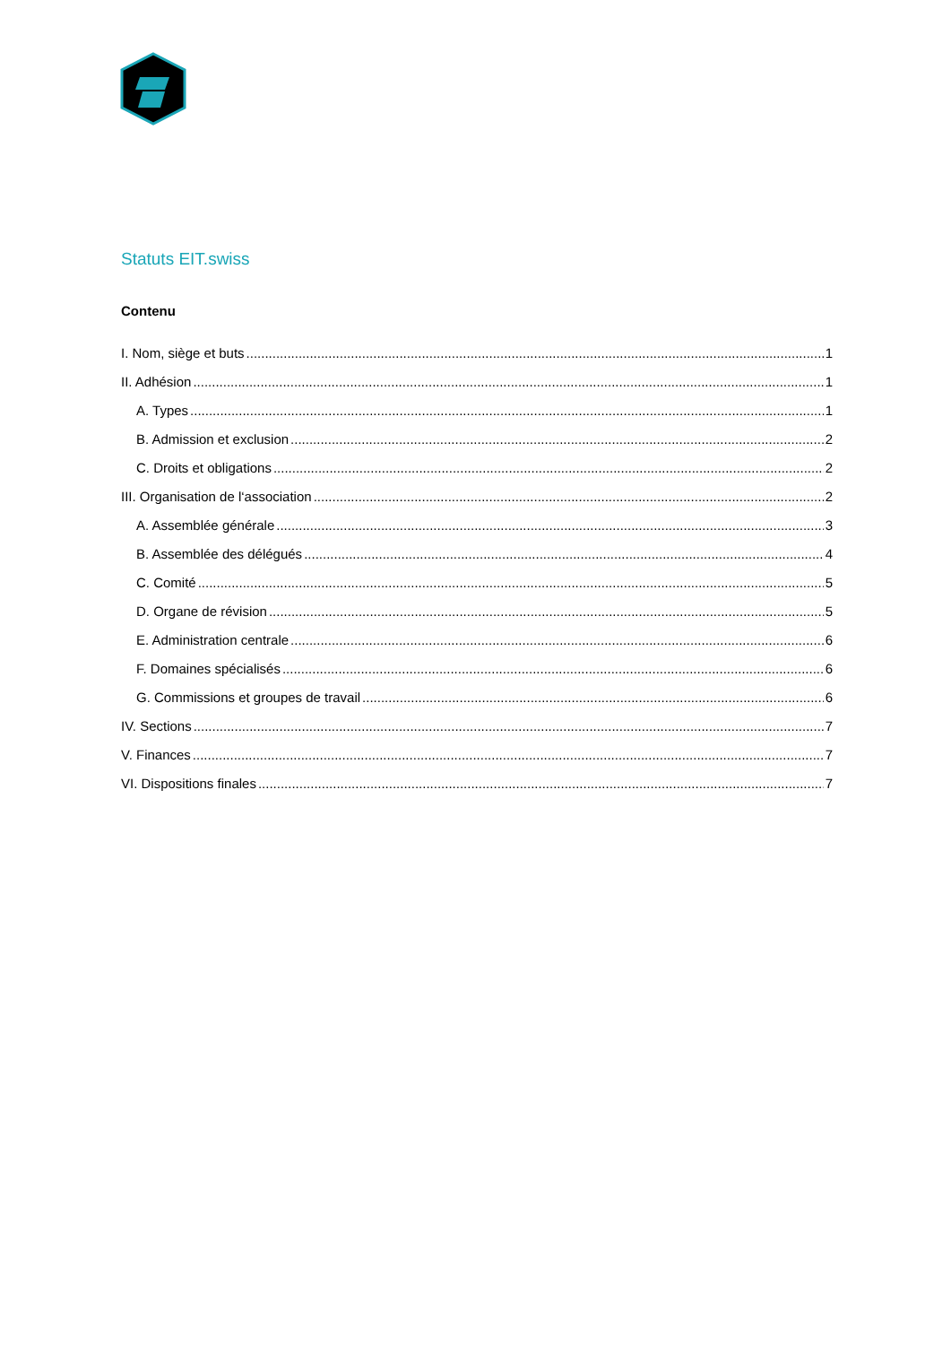Statuts EIT.swiss
Contenu
I. Nom, siège et buts 1
II. Adhésion 1
A. Types 1
B. Admission et exclusion 2
C. Droits et obligations 2
III. Organisation de l‘association 2
A. Assemblée générale 3
B. Assemblée des délégués 4
C. Comité 5
D. Organe de révision 5
E. Administration centrale 6
F. Domaines spécialisés 6
G. Commissions et groupes de travail 6
IV. Sections 7
V. Finances 7
VI. Dispositions finales 7